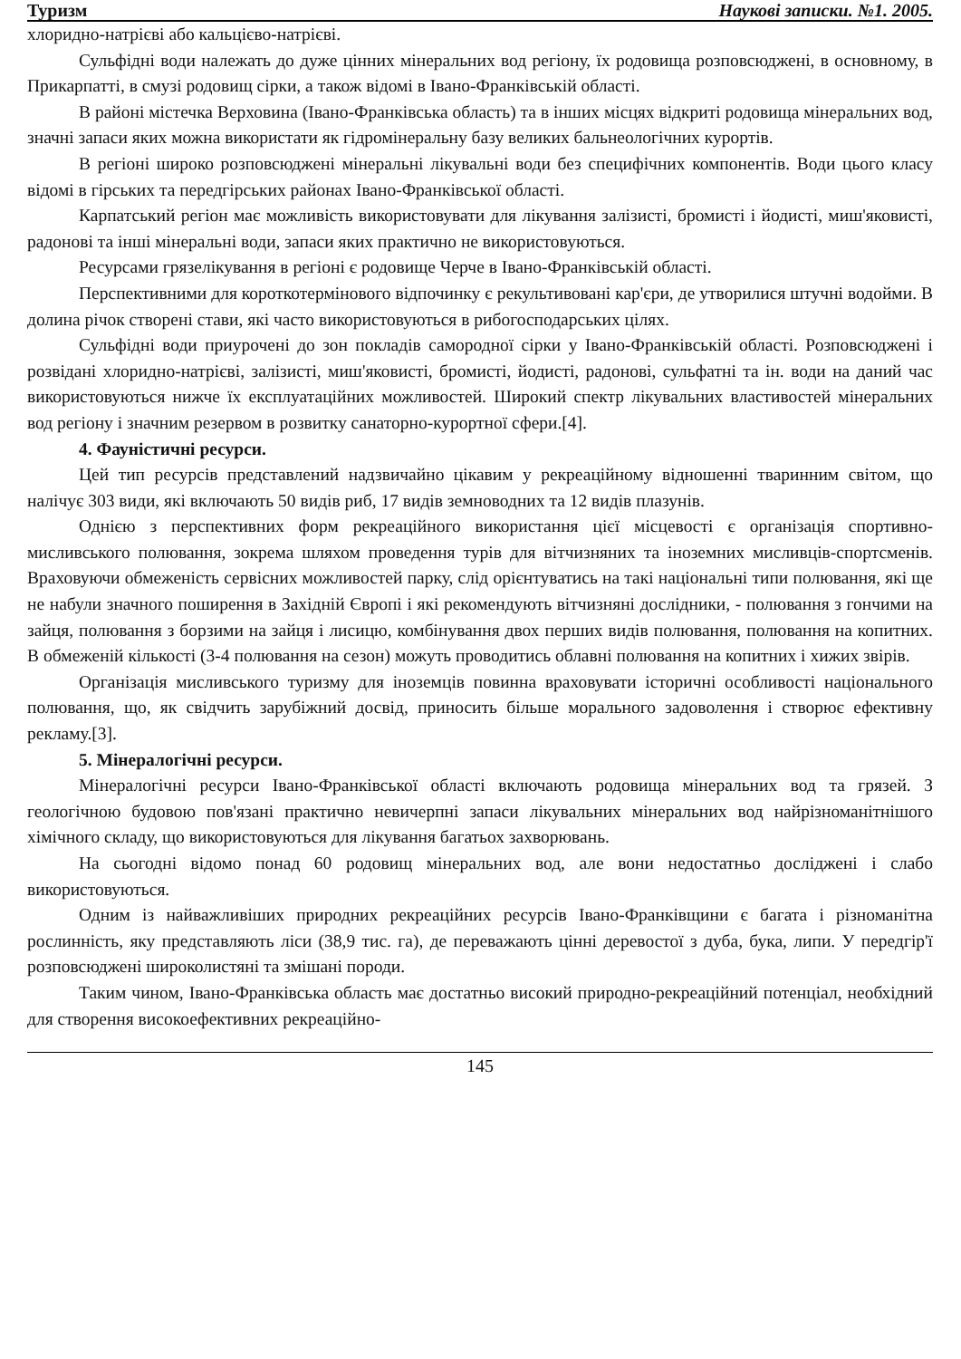Туризм Наукові записки. №1. 2005.
хлоридно-натрієві або кальцієво-натрієві.
Сульфідні води належать до дуже цінних мінеральних вод регіону, їх родовища розповсюджені, в основному, в Прикарпатті, в смузі родовищ сірки, а також відомі в Івано-Франківській області.
В районі містечка Верховина (Івано-Франківська область) та в інших місцях відкриті родовища мінеральних вод, значні запаси яких можна використати як гідромінеральну базу великих бальнеологічних курортів.
В регіоні широко розповсюджені мінеральні лікувальні води без специфічних компонентів. Води цього класу відомі в гірських та передгірських районах Івано-Франківської області.
Карпатський регіон має можливість використовувати для лікування залізисті, бромисті і йодисті, миш'яковисті, радонові та інші мінеральні води, запаси яких практично не використовуються.
Ресурсами грязелікування в регіоні є родовище Черче в Івано-Франківській області.
Перспективними для короткотермінового відпочинку є рекультивовані кар'єри, де утворилися штучні водойми. В долина річок створені стави, які часто використовуються в рибогосподарських цілях.
Сульфідні води приурочені до зон покладів самородної сірки у Івано-Франківській області. Розповсюджені і розвідані хлоридно-натрієві, залізисті, миш'яковисті, бромисті, йодисті, радонові, сульфатні та ін. води на даний час використовуються нижче їх експлуатаційних можливостей. Широкий спектр лікувальних властивостей мінеральних вод регіону і значним резервом в розвитку санаторно-курортної сфери.[4].
4. Фауністичні ресурси.
Цей тип ресурсів представлений надзвичайно цікавим у рекреаційному відношенні тваринним світом, що налічує 303 види, які включають 50 видів риб, 17 видів земноводних та 12 видів плазунів.
Однією з перспективних форм рекреаційного використання цієї місцевості є організація спортивно-мисливського полювання, зокрема шляхом проведення турів для вітчизняних та іноземних мисливців-спортсменів. Враховуючи обмеженість сервісних можливостей парку, слід орієнтуватись на такі національні типи полювання, які ще не набули значного поширення в Західній Європі і які рекомендують вітчизняні дослідники, - полювання з гончими на зайця, полювання з борзими на зайця і лисицю, комбінування двох перших видів полювання, полювання на копитних. В обмеженій кількості (3-4 полювання на сезон) можуть проводитись облавні полювання на копитних і хижих звірів.
Організація мисливського туризму для іноземців повинна враховувати історичні особливості національного полювання, що, як свідчить зарубіжний досвід, приносить більше морального задоволення і створює ефективну рекламу.[3].
5. Мінералогічні ресурси.
Мінералогічні ресурси Івано-Франківської області включають родовища мінеральних вод та грязей. З геологічною будовою пов'язані практично невичерпні запаси лікувальних мінеральних вод найрізноманітнішого хімічного складу, що використовуються для лікування багатьох захворювань.
На сьогодні відомо понад 60 родовищ мінеральних вод, але вони недостатньо досліджені і слабо використовуються.
Одним із найважливіших природних рекреаційних ресурсів Івано-Франківщини є багата і різноманітна рослинність, яку представляють ліси (38,9 тис. га), де переважають цінні деревостої з дуба, бука, липи. У передгір'ї розповсюджені широколистяні та змішані породи.
Таким чином, Івано-Франківська область має достатньо високий природно-рекреаційний потенціал, необхідний для створення високоефективних рекреаційно-
145